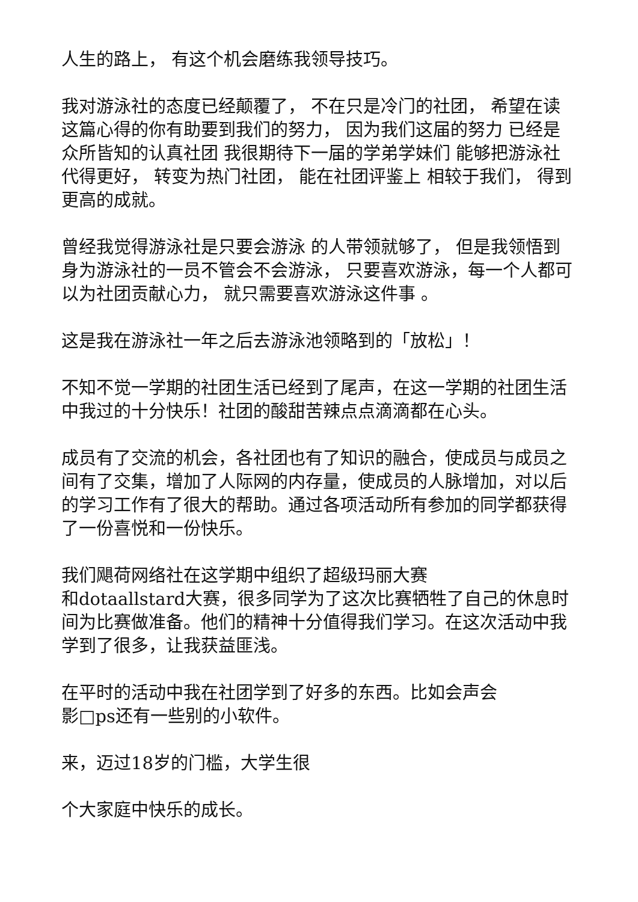人生的路上， 有这个机会磨练我领导技巧。
我对游泳社的态度已经颠覆了， 不在只是冷门的社团， 希望在读这篇心得的你有助要到我们的努力， 因为我们这届的努力 已经是众所皆知的认真社团 我很期待下一届的学弟学妹们 能够把游泳社代得更好， 转变为热门社团， 能在社团评鉴上 相较于我们， 得到更高的成就。
曾经我觉得游泳社是只要会游泳 的人带领就够了， 但是我领悟到身为游泳社的一员不管会不会游泳， 只要喜欢游泳，每一个人都可以为社团贡献心力， 就只需要喜欢游泳这件事 。
这是我在游泳社一年之后去游泳池领略到的「放松」！
不知不觉一学期的社团生活已经到了尾声，在这一学期的社团生活中我过的十分快乐！社团的酸甜苦辣点点滴滴都在心头。
成员有了交流的机会，各社团也有了知识的融合，使成员与成员之间有了交集，增加了人际网的内存量，使成员的人脉增加，对以后的学习工作有了很大的帮助。通过各项活动所有参加的同学都获得了一份喜悦和一份快乐。
我们飓荷网络社在这学期中组织了超级玛丽大赛
和dotaallstard大赛，很多同学为了这次比赛牺牲了自己的休息时间为比赛做准备。他们的精神十分值得我们学习。在这次活动中我学到了很多，让我获益匪浅。
在平时的活动中我在社团学到了好多的东西。比如会声会
影□ps还有一些别的小软件。
来，迈过18岁的门槛，大学生很
个大家庭中快乐的成长。